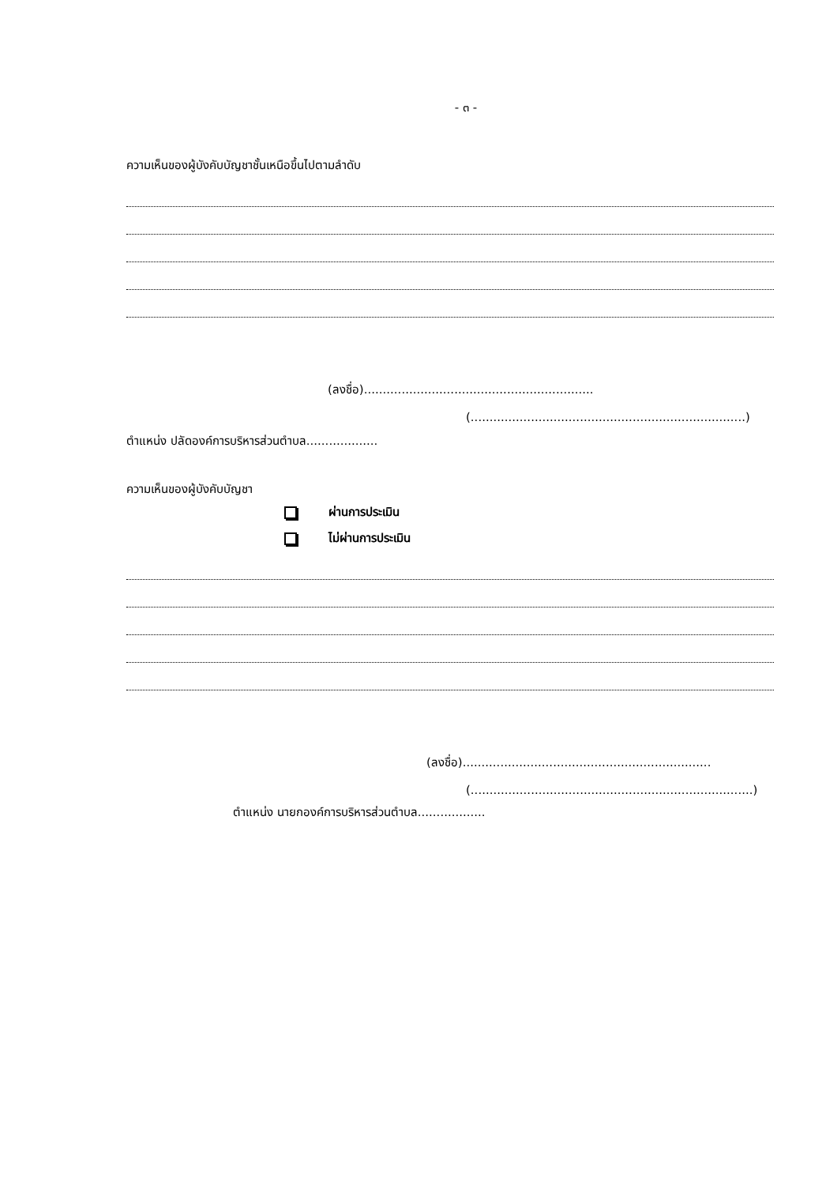- ๓ -
ความเห็นของผู้บังคับบัญชาชั้นเหนือขึ้นไปตามลำดับ
(ลงชื่อ).............................................................
(.........................................................................)
ตำแหน่ง ปลัดองค์การบริหารส่วนตำบล...................
ความเห็นของผู้บังคับบัญชา
ผ่านการประเมิน
ไม่ผ่านการประเมิน
(ลงชื่อ)..................................................................
(...........................................................................)
ตำแหน่ง นายกองค์การบริหารส่วนตำบล..................